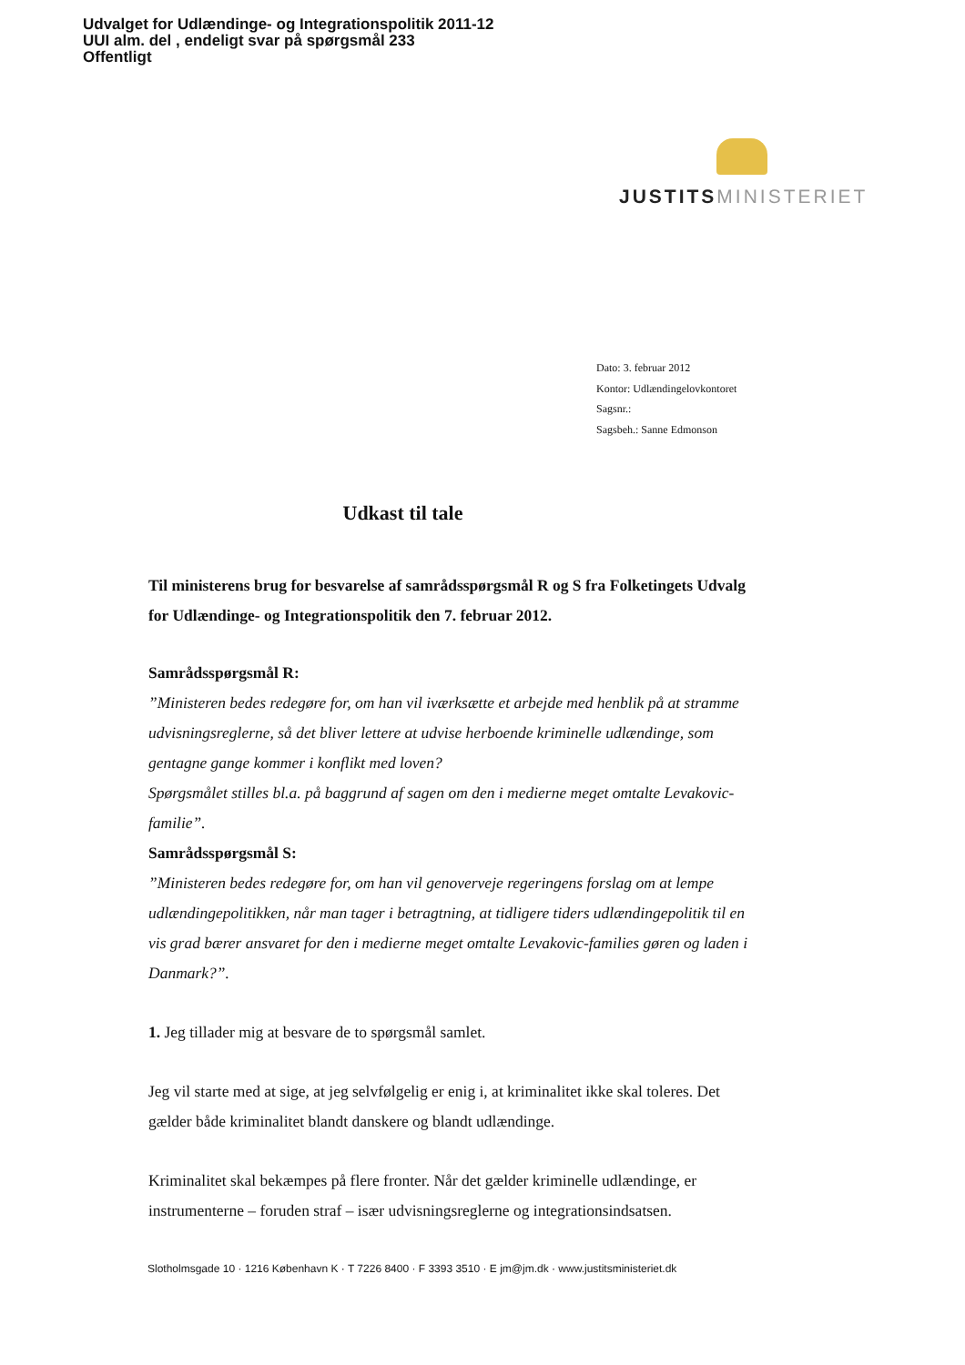Udvalget for Udlændinge- og Integrationspolitik 2011-12
UUI alm. del , endeligt svar på spørgsmål 233
Offentligt
JUSTITS MINISTERIET
Dato: 3. februar 2012
Kontor: Udlændingelovkontoret
Sagsnr.:
Sagsbeh.: Sanne Edmonson
Udkast til tale
Til ministerens brug for besvarelse af samrådsspørgsmål R og S fra Folketingets Udvalg for Udlændinge- og Integrationspolitik den 7. februar 2012.
Samrådsspørgsmål R:
”Ministeren bedes redegøre for, om han vil iværksætte et arbejde med henblik på at stramme udvisningsreglerne, så det bliver lettere at udvise herboende kriminelle udlændinge, som gentagne gange kommer i konflikt med loven?
Spørgsmålet stilles bl.a. på baggrund af sagen om den i medierne meget omtalte Levakovic-familie”.
Samrådsspørgsmål S:
”Ministeren bedes redegøre for, om han vil genoverveje regeringens forslag om at lempe udlændingepolitikken, når man tager i betragtning, at tidligere tiders udlændingepolitik til en vis grad bærer ansvaret for den i medierne meget omtalte Levakovic-families gøren og laden i Danmark?”.
1. Jeg tillader mig at besvare de to spørgsmål samlet.
Jeg vil starte med at sige, at jeg selvfølgelig er enig i, at kriminalitet ikke skal toleres. Det gælder både kriminalitet blandt danskere og blandt udlændinge.
Kriminalitet skal bekæmpes på flere fronter. Når det gælder kriminelle udlændinge, er instrumenterne – foruden straf – især udvisningsreglerne og integrationsindsatsen.
Slotholmsgade 10 · 1216 København K · T 7226 8400 · F 3393 3510 · E jm@jm.dk · www.justitsministeriet.dk